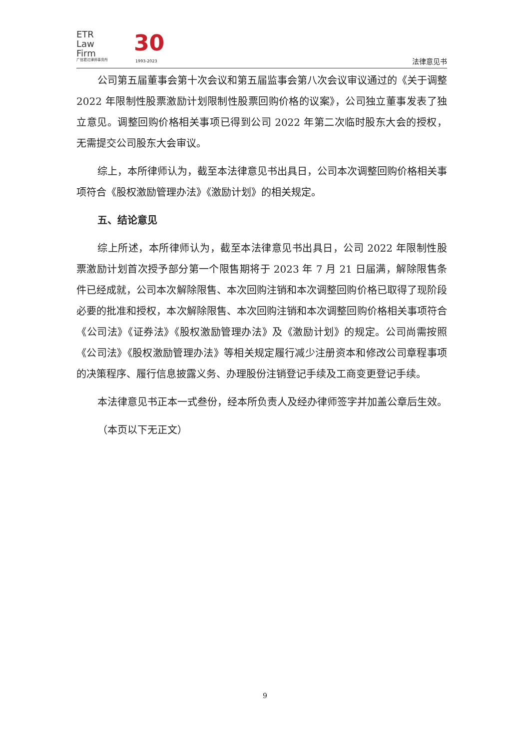ETR
Law
Firm
广信君达律师事务所
30
1993-2023 法律意见书
公司第五届董事会第十次会议和第五届监事会第八次会议审议通过的《关于调整 2022 年限制性股票激励计划限制性股票回购价格的议案》，公司独立董事发表了独立意见。调整回购价格相关事项已得到公司 2022 年第二次临时股东大会的授权，无需提交公司股东大会审议。
综上，本所律师认为，截至本法律意见书出具日，公司本次调整回购价格相关事项符合《股权激励管理办法》《激励计划》的相关规定。
五、结论意见
综上所述，本所律师认为，截至本法律意见书出具日，公司 2022 年限制性股票激励计划首次授予部分第一个限售期将于 2023 年 7 月 21 日届满，解除限售条件已经成就，公司本次解除限售、本次回购注销和本次调整回购价格已取得了现阶段必要的批准和授权，本次解除限售、本次回购注销和本次调整回购价格相关事项符合《公司法》《证券法》《股权激励管理办法》及《激励计划》的规定。公司尚需按照《公司法》《股权激励管理办法》等相关规定履行减少注册资本和修改公司章程事项的决策程序、履行信息披露义务、办理股份注销登记手续及工商变更登记手续。
本法律意见书正本一式叁份，经本所负责人及经办律师签字并加盖公章后生效。
（本页以下无正文）
9